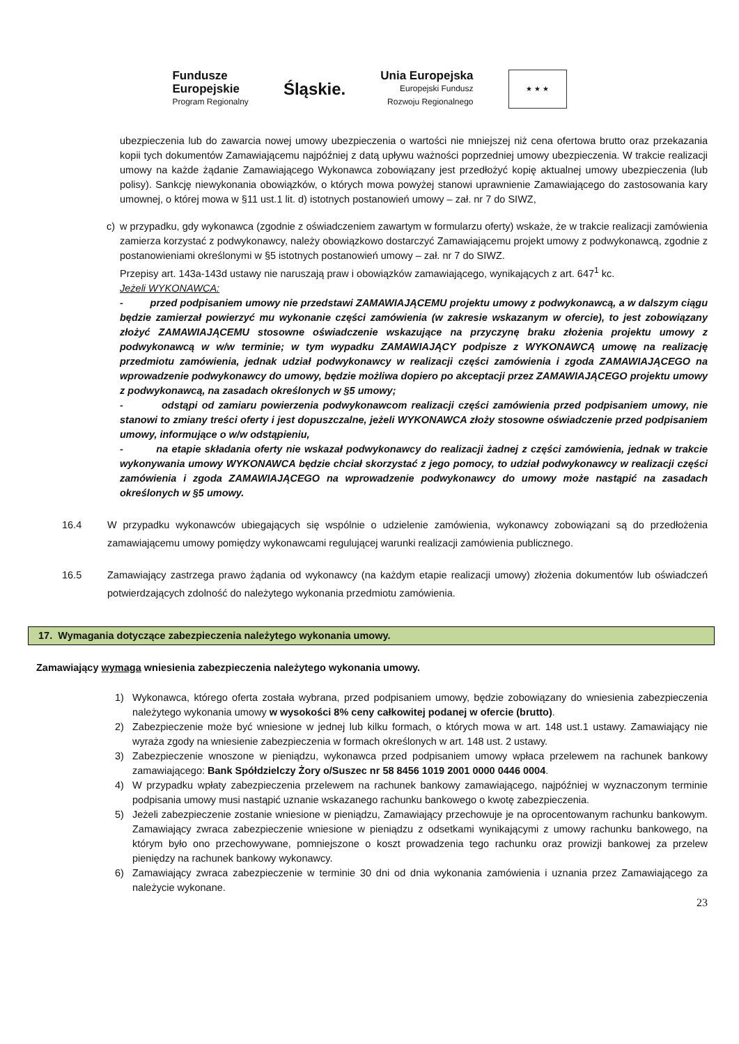Fundusze
Europejskie
Program Regionalny
Śląskie.
Unia Europejska
Europejski Fundusz
Rozwoju Regionalnego
★ ★ ★
ubezpieczenia lub do zawarcia nowej umowy ubezpieczenia o wartości nie mniejszej niż cena ofertowa brutto oraz przekazania kopii tych dokumentów Zamawiającemu najpóźniej z datą upływu ważności poprzedniej umowy ubezpieczenia. W trakcie realizacji umowy na każde żądanie Zamawiającego Wykonawca zobowiązany jest przedłożyć kopię aktualnej umowy ubezpieczenia (lub polisy). Sankcję niewykonania obowiązków, o których mowa powyżej stanowi uprawnienie Zamawiającego do zastosowania kary umownej, o której mowa w §11 ust.1 lit. d) istotnych postanowień umowy – zał. nr 7 do SIWZ,
c) w przypadku, gdy wykonawca (zgodnie z oświadczeniem zawartym w formularzu oferty) wskaże, że w trakcie realizacji zamówienia zamierza korzystać z podwykonawcy, należy obowiązkowo dostarczyć Zamawiającemu projekt umowy z podwykonawcą, zgodnie z postanowieniami określonymi w §5 istotnych postanowień umowy – zał. nr 7 do SIWZ.
Przepisy art. 143a-143d ustawy nie naruszają praw i obowiązków zamawiającego, wynikających z art. 647<sup>1</sup> kc.
Jeżeli WYKONAWCA:
- przed podpisaniem umowy nie przedstawi ZAMAWIAJĄCEMU projektu umowy z podwykonawcą, a w dalszym ciągu będzie zamierzał powierzyć mu wykonanie części zamówienia (w zakresie wskazanym w ofercie), to jest zobowiązany złożyć ZAMAWIAJĄCEMU stosowne oświadczenie wskazujące na przyczynę braku złożenia projektu umowy z podwykonawcą w w/w terminie; w tym wypadku ZAMAWIAJĄCY podpisze z WYKONAWCĄ umowę na realizację przedmiotu zamówienia, jednak udział podwykonawcy w realizacji części zamówienia i zgoda ZAMAWIAJĄCEGO na wprowadzenie podwykonawcy do umowy, będzie możliwa dopiero po akceptacji przez ZAMAWIAJĄCEGO projektu umowy z podwykonawcą, na zasadach określonych w §5 umowy;
- odstąpi od zamiaru powierzenia podwykonawcom realizacji części zamówienia przed podpisaniem umowy, nie stanowi to zmiany treści oferty i jest dopuszczalne, jeżeli WYKONAWCA złoży stosowne oświadczenie przed podpisaniem umowy, informujące o w/w odstąpieniu,
- na etapie składania oferty nie wskazał podwykonawcy do realizacji żadnej z części zamówienia, jednak w trakcie wykonywania umowy WYKONAWCA będzie chciał skorzystać z jego pomocy, to udział podwykonawcy w realizacji części zamówienia i zgoda ZAMAWIAJĄCEGO na wprowadzenie podwykonawcy do umowy może nastąpić na zasadach określonych w §5 umowy.
16.4 W przypadku wykonawców ubiegających się wspólnie o udzielenie zamówienia, wykonawcy zobowiązani są do przedłożenia zamawiającemu umowy pomiędzy wykonawcami regulującej warunki realizacji zamówienia publicznego.
16.5 Zamawiający zastrzega prawo żądania od wykonawcy (na każdym etapie realizacji umowy) złożenia dokumentów lub oświadczeń potwierdzających zdolność do należytego wykonania przedmiotu zamówienia.
17. Wymagania dotyczące zabezpieczenia należytego wykonania umowy.
Zamawiający wymaga wniesienia zabezpieczenia należytego wykonania umowy.
1) Wykonawca, którego oferta została wybrana, przed podpisaniem umowy, będzie zobowiązany do wniesienia zabezpieczenia należytego wykonania umowy w wysokości 8% ceny całkowitej podanej w ofercie (brutto).
2) Zabezpieczenie może być wniesione w jednej lub kilku formach, o których mowa w art. 148 ust.1 ustawy. Zamawiający nie wyraża zgody na wniesienie zabezpieczenia w formach określonych w art. 148 ust. 2 ustawy.
3) Zabezpieczenie wnoszone w pieniądzu, wykonawca przed podpisaniem umowy wpłaca przelewem na rachunek bankowy zamawiającego: Bank Spółdzielczy Żory o/Suszec nr 58 8456 1019 2001 0000 0446 0004.
4) W przypadku wpłaty zabezpieczenia przelewem na rachunek bankowy zamawiającego, najpóźniej w wyznaczonym terminie podpisania umowy musi nastąpić uznanie wskazanego rachunku bankowego o kwotę zabezpieczenia.
5) Jeżeli zabezpieczenie zostanie wniesione w pieniądzu, Zamawiający przechowuje je na oprocentowanym rachunku bankowym. Zamawiający zwraca zabezpieczenie wniesione w pieniądzu z odsetkami wynikającymi z umowy rachunku bankowego, na którym było ono przechowywane, pomniejszone o koszt prowadzenia tego rachunku oraz prowizji bankowej za przelew pieniędzy na rachunek bankowy wykonawcy.
6) Zamawiający zwraca zabezpieczenie w terminie 30 dni od dnia wykonania zamówienia i uznania przez Zamawiającego za należycie wykonane.
23